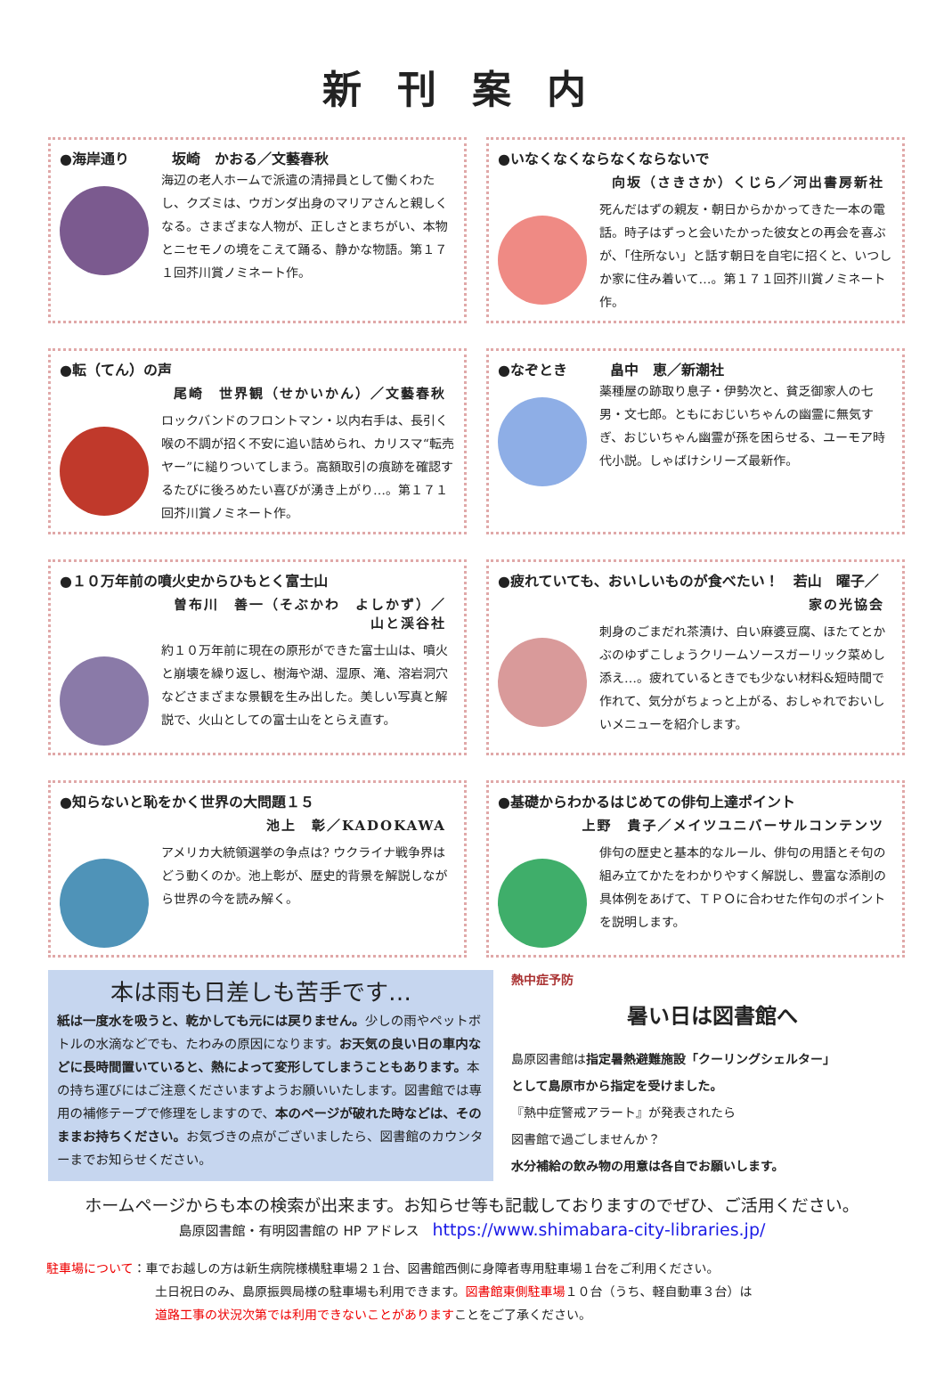新刊案内
●海岸通り　　　坂崎　かおる／文藝春秋
海辺の老人ホームで派遣の清掃員として働くわたし、クズミは、ウガンダ出身のマリアさんと親しくなる。さまざまな人物が、正しさとまちがい、本物とニセモノの境をこえて踊る、静かな物語。第１７１回芥川賞ノミネート作。
●いなくなくならなくならないで
向坂（さきさか）くじら／河出書房新社
死んだはずの親友・朝日からかかってきた一本の電話。時子はずっと会いたかった彼女との再会を喜ぶが、「住所ない」と話す朝日を自宅に招くと、いつしか家に住み着いて…。第１７１回芥川賞ノミネート作。
●転（てん）の声
尾崎　世界観（せかいかん）／文藝春秋
ロックバンドのフロントマン・以内右手は、長引く喉の不調が招く不安に追い詰められ、カリスマ“転売ヤー”に縋りついてしまう。高額取引の痕跡を確認するたびに後ろめたい喜びが湧き上がり…。第１７１回芥川賞ノミネート作。
●なぞとき　　　畠中　恵／新潮社
薬種屋の跡取り息子・伊勢次と、貧乏御家人の七男・文七郎。ともにおじいちゃんの幽霊に無気すぎ、おじいちゃん幽霊が孫を困らせる、ユーモア時代小説。しゃばけシリーズ最新作。
●１０万年前の噴火史からひもとく富士山
曽布川　善一（そぶかわ　よしかず）／
山と渓谷社
約１０万年前に現在の原形ができた富士山は、噴火と崩壊を繰り返し、樹海や湖、湿原、滝、溶岩洞穴などさまざまな景観を生み出した。美しい写真と解説で、火山としての富士山をとらえ直す。
●疲れていても、おいしいものが食べたい！　若山　曜子／
家の光協会
刺身のごまだれ茶漬け、白い麻婆豆腐、ほたてとかぶのゆずこしょうクリームソースガーリック菜めし添え…。疲れているときでも少ない材料&短時間で作れて、気分がちょっと上がる、おしゃれでおいしいメニューを紹介します。
●知らないと恥をかく世界の大問題１５
池上　彰／KADOKAWA
アメリカ大統領選挙の争点は? ウクライナ戦争界はどう動くのか。池上彰が、歴史的背景を解説しながら世界の今を読み解く。
●基礎からわかるはじめての俳句上達ポイント
上野　貴子／メイツユニバーサルコンテンツ
俳句の歴史と基本的なルール、俳句の用語とそ句の組み立てかたをわかりやすく解説し、豊富な添削の具体例をあげて、ＴＰＯに合わせた作句のポイントを説明します。
本は雨も日差しも苦手です…
紙は一度水を吸うと、乾かしても元には戻りません。少しの雨やペットボトルの水滴などでも、たわみの原因になります。お天気の良い日の車内などに長時間置いていると、熱によって変形してしまうこともあります。本の持ち運びにはご注意くださいますようお願いいたします。図書館では専用の補修テープで修理をしますので、本のページが破れた時などは、そのままお持ちください。お気づきの点がございましたら、図書館のカウンターまでお知らせください。
熱中症予防
暑い日は図書館へ
島原図書館は指定暑熱避難施設「クーリングシェルター」
として島原市から指定を受けました。
『熱中症警戒アラート』が発表されたら
図書館で過ごしませんか？
水分補給の飲み物の用意は各自でお願いします。
ホームページからも本の検索が出来ます。お知らせ等も記載しておりますのでぜひ、ご活用ください。
島原図書館・有明図書館の HP アドレス　https://www.shimabara-city-libraries.jp/
駐車場について：車でお越しの方は新生病院様横駐車場２１台、図書館西側に身障者専用駐車場１台をご利用ください。
土日祝日のみ、島原振興局様の駐車場も利用できます。図書館東側駐車場１０台（うち、軽自動車３台）は
道路工事の状況次第では利用できないことがありますことをご了承ください。